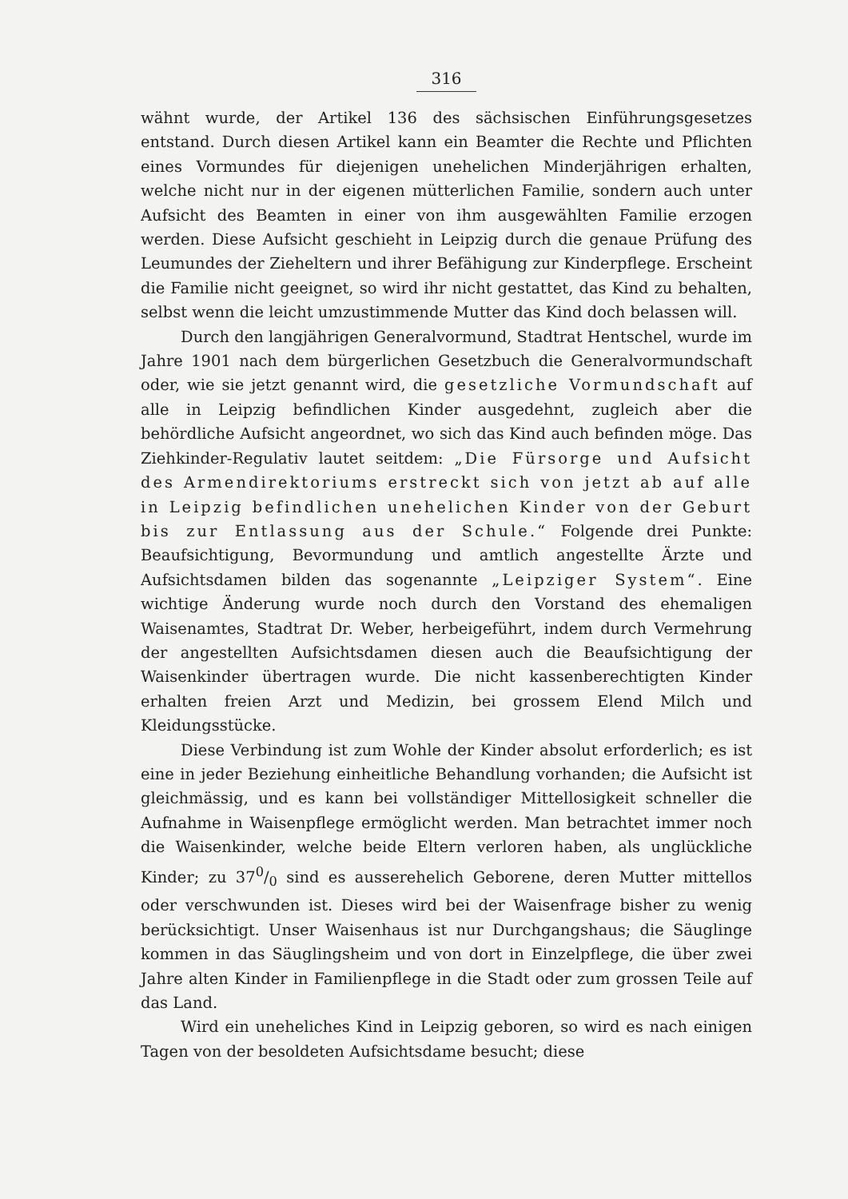316
wähnt wurde, der Artikel 136 des sächsischen Einführungsgesetzes entstand. Durch diesen Artikel kann ein Beamter die Rechte und Pflichten eines Vormundes für diejenigen unehelichen Minderjährigen erhalten, welche nicht nur in der eigenen mütterlichen Familie, sondern auch unter Aufsicht des Beamten in einer von ihm ausgewählten Familie erzogen werden. Diese Aufsicht geschieht in Leipzig durch die genaue Prüfung des Leumundes der Zieheltern und ihrer Befähigung zur Kinderpflege. Erscheint die Familie nicht geeignet, so wird ihr nicht gestattet, das Kind zu behalten, selbst wenn die leicht umzustimmende Mutter das Kind doch belassen will.
Durch den langjährigen Generalvormund, Stadtrat Hentschel, wurde im Jahre 1901 nach dem bürgerlichen Gesetzbuch die Generalvormundschaft oder, wie sie jetzt genannt wird, die gesetzliche Vormundschaft auf alle in Leipzig befindlichen Kinder ausgedehnt, zugleich aber die behördliche Aufsicht angeordnet, wo sich das Kind auch befinden möge. Das Ziehkinder-Regulativ lautet seitdem: „Die Fürsorge und Aufsicht des Armendirektoriums erstreckt sich von jetzt ab auf alle in Leipzig befindlichen unehelichen Kinder von der Geburt bis zur Entlassung aus der Schule.“ Folgende drei Punkte: Beaufsichtigung, Bevormundung und amtlich angestellte Ärzte und Aufsichtsdamen bilden das sogenannte „Leipziger System“. Eine wichtige Änderung wurde noch durch den Vorstand des ehemaligen Waisenamtes, Stadtrat Dr. Weber, herbeigeführt, indem durch Vermehrung der angestellten Aufsichtsdamen diesen auch die Beaufsichtigung der Waisenkinder übertragen wurde. Die nicht kassenberechtigten Kinder erhalten freien Arzt und Medizin, bei grossem Elend Milch und Kleidungsstücke.
Diese Verbindung ist zum Wohle der Kinder absolut erforderlich; es ist eine in jeder Beziehung einheitliche Behandlung vorhanden; die Aufsicht ist gleichmässig, und es kann bei vollständiger Mittellosigkeit schneller die Aufnahme in Waisenpflege ermöglicht werden. Man betrachtet immer noch die Waisenkinder, welche beide Eltern verloren haben, als unglückliche Kinder; zu 370/0 sind es ausserehelich Geborene, deren Mutter mittellos oder verschwunden ist. Dieses wird bei der Waisenfrage bisher zu wenig berücksichtigt. Unser Waisenhaus ist nur Durchgangshaus; die Säuglinge kommen in das Säuglingsheim und von dort in Einzelpflege, die über zwei Jahre alten Kinder in Familienpflege in die Stadt oder zum grossen Teile auf das Land.
Wird ein uneheliches Kind in Leipzig geboren, so wird es nach einigen Tagen von der besoldeten Aufsichtsdame besucht; diese